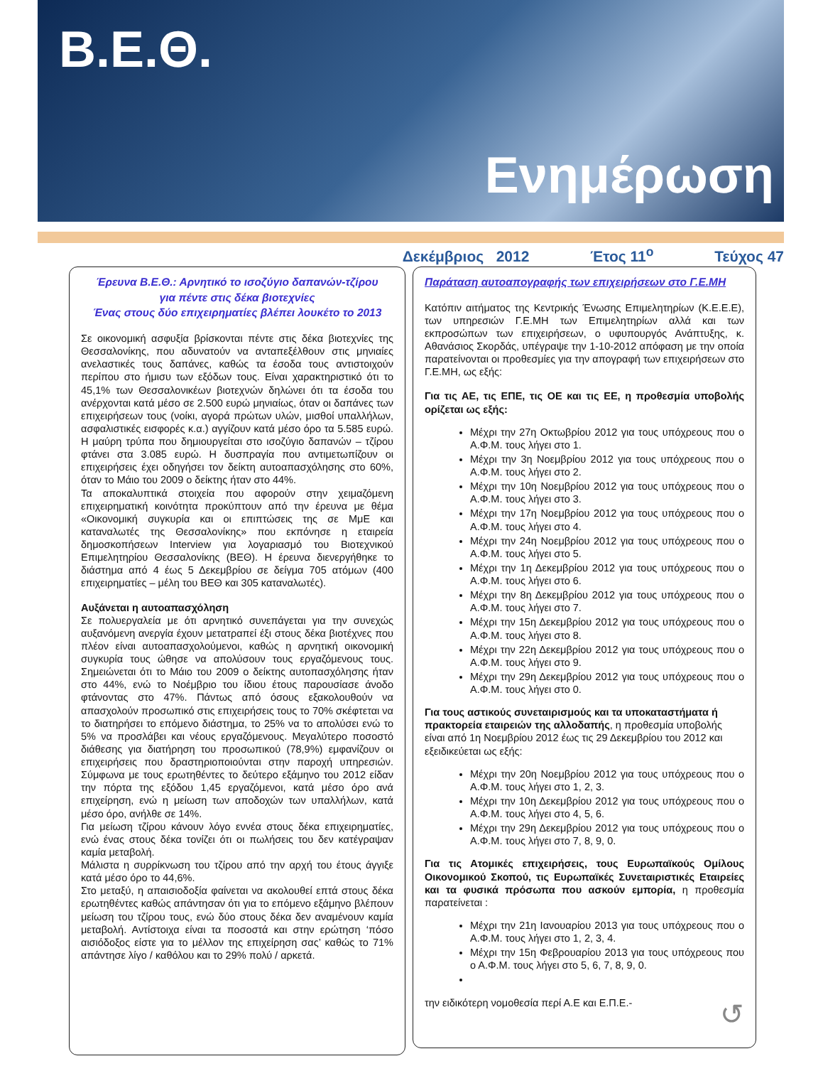Β.Ε.Θ.
Ενημέρωση
Δεκέμβριος 2012 Έτος 11<sup>ο</sup> Τεύχος 47
Έρευνα Β.Ε.Θ.: Αρνητικό το ισοζύγιο δαπανών-τζίρου
για πέντε στις δέκα βιοτεχνίες
Ένας στους δύο επιχειρηματίες βλέπει λουκέτο το 2013
Σε οικονομική ασφυξία βρίσκονται πέντε στις δέκα βιοτεχνίες της Θεσσαλονίκης, που αδυνατούν να ανταπεξέλθουν στις μηνιαίες ανελαστικές τους δαπάνες, καθώς τα έσοδα τους αντιστοιχούν περίπου στο ήμισυ των εξόδων τους. Είναι χαρακτηριστικό ότι το 45,1% των Θεσσαλονικέων βιοτεχνών δηλώνει ότι τα έσοδα του ανέρχονται κατά μέσο σε 2.500 ευρώ μηνιαίως, όταν οι δαπάνες των επιχειρήσεων τους (νοίκι, αγορά πρώτων υλών, μισθοί υπαλλήλων, ασφαλιστικές εισφορές κ.α.) αγγίζουν κατά μέσο όρο τα 5.585 ευρώ. Η μαύρη τρύπα που δημιουργείται στο ισοζύγιο δαπανών – τζίρου φτάνει στα 3.085 ευρώ. Η δυσπραγία που αντιμετωπίζουν οι επιχειρήσεις έχει οδηγήσει τον δείκτη αυτοαπασχόλησης στο 60%, όταν το Μάιο του 2009 ο δείκτης ήταν στο 44%.
Τα αποκαλυπτικά στοιχεία που αφορούν στην χειμαζόμενη επιχειρηματική κοινότητα προκύπτουν από την έρευνα με θέμα «Οικονομική συγκυρία και οι επιπτώσεις της σε ΜμΕ και καταναλωτές της Θεσσαλονίκης» που εκπόνησε η εταιρεία δημοσκοπήσεων Interview για λογαριασμό του Βιοτεχνικού Επιμελητηρίου Θεσσαλονίκης (ΒΕΘ). Η έρευνα διενεργήθηκε το διάστημα από 4 έως 5 Δεκεμβρίου σε δείγμα 705 ατόμων (400 επιχειρηματίες – μέλη του ΒΕΘ και 305 καταναλωτές).
Αυξάνεται η αυτοαπασχόληση
Σε πολυεργαλεία με ότι αρνητικό συνεπάγεται για την συνεχώς αυξανόμενη ανεργία έχουν μετατραπεί έξι στους δέκα βιοτέχνες που πλέον είναι αυτοαπασχολούμενοι, καθώς η αρνητική οικονομική συγκυρία τους ώθησε να απολύσουν τους εργαζόμενους τους. Σημειώνεται ότι το Μάιο του 2009 ο δείκτης αυτοπασχόλησης ήταν στο 44%, ενώ το Νοέμβριο του ίδιου έτους παρουσίασε άνοδο φτάνοντας στο 47%. Πάντως από όσους εξακολουθούν να απασχολούν προσωπικό στις επιχειρήσεις τους το 70% σκέφτεται να το διατηρήσει το επόμενο διάστημα, το 25% να το απολύσει ενώ το 5% να προσλάβει και νέους εργαζόμενους. Μεγαλύτερο ποσοστό διάθεσης για διατήρηση του προσωπικού (78,9%) εμφανίζουν οι επιχειρήσεις που δραστηριοποιούνται στην παροχή υπηρεσιών. Σύμφωνα με τους ερωτηθέντες το δεύτερο εξάμηνο του 2012 είδαν την πόρτα της εξόδου 1,45 εργαζόμενοι, κατά μέσο όρο ανά επιχείρηση, ενώ η μείωση των αποδοχών των υπαλλήλων, κατά μέσο όρο, ανήλθε σε 14%.
Για μείωση τζίρου κάνουν λόγο εννέα στους δέκα επιχειρηματίες, ενώ ένας στους δέκα τονίζει ότι οι πωλήσεις του δεν κατέγραψαν καμία μεταβολή.
Μάλιστα η συρρίκνωση του τζίρου από την αρχή του έτους άγγιξε κατά μέσο όρο το 44,6%.
Στο μεταξύ, η απαισιοδοξία φαίνεται να ακολουθεί επτά στους δέκα ερωτηθέντες καθώς απάντησαν ότι για το επόμενο εξάμηνο βλέπουν μείωση του τζίρου τους, ενώ δύο στους δέκα δεν αναμένουν καμία μεταβολή. Αντίστοιχα είναι τα ποσοστά και στην ερώτηση ‘πόσο αισιόδοξος είστε για το μέλλον της επιχείρηση σας’ καθώς το 71% απάντησε λίγο / καθόλου και το 29% πολύ / αρκετά.
Παράταση αυτοαπογραφής των επιχειρήσεων στο Γ.Ε.ΜΗ
Κατόπιν αιτήματος της Κεντρικής Ένωσης Επιμελητηρίων (Κ.Ε.Ε.Ε), των υπηρεσιών Γ.Ε.ΜΗ των Επιμελητηρίων αλλά και των εκπροσώπων των επιχειρήσεων, ο υφυπουργός Ανάπτυξης, κ. Αθανάσιος Σκορδάς, υπέγραψε την 1-10-2012 απόφαση με την οποία παρατείνονται οι προθεσμίες για την απογραφή των επιχειρήσεων στο Γ.Ε.ΜΗ, ως εξής:
Για τις ΑΕ, τις ΕΠΕ, τις ΟΕ και τις ΕΕ, η προθεσμία υποβολής ορίζεται ως εξής:
Μέχρι την 27η Οκτωβρίου 2012 για τους υπόχρεους που ο Α.Φ.Μ. τους λήγει στο 1.
Μέχρι την 3η Νοεμβρίου 2012 για τους υπόχρεους που ο Α.Φ.Μ. τους λήγει στο 2.
Μέχρι την 10η Νοεμβρίου 2012 για τους υπόχρεους που ο Α.Φ.Μ. τους λήγει στο 3.
Μέχρι την 17η Νοεμβρίου 2012 για τους υπόχρεους που ο Α.Φ.Μ. τους λήγει στο 4.
Μέχρι την 24η Νοεμβρίου 2012 για τους υπόχρεους που ο Α.Φ.Μ. τους λήγει στο 5.
Μέχρι την 1η Δεκεμβρίου 2012 για τους υπόχρεους που ο Α.Φ.Μ. τους λήγει στο 6.
Μέχρι την 8η Δεκεμβρίου 2012 για τους υπόχρεους που ο Α.Φ.Μ. τους λήγει στο 7.
Μέχρι την 15η Δεκεμβρίου 2012 για τους υπόχρεους που ο Α.Φ.Μ. τους λήγει στο 8.
Μέχρι την 22η Δεκεμβρίου 2012 για τους υπόχρεους που ο Α.Φ.Μ. τους λήγει στο 9.
Μέχρι την 29η Δεκεμβρίου 2012 για τους υπόχρεους που ο Α.Φ.Μ. τους λήγει στο 0.
Για τους αστικούς συνεταιρισμούς και τα υποκαταστήματα ή πρακτορεία εταιρειών της αλλοδαπής, η προθεσμία υποβολής είναι από 1η Νοεμβρίου 2012 έως τις 29 Δεκεμβρίου του 2012 και εξειδικεύεται ως εξής:
Μέχρι την 20η Νοεμβρίου 2012 για τους υπόχρεους που ο Α.Φ.Μ. τους λήγει στο 1, 2, 3.
Μέχρι την 10η Δεκεμβρίου 2012 για τους υπόχρεους που ο Α.Φ.Μ. τους λήγει στο 4, 5, 6.
Μέχρι την 29η Δεκεμβρίου 2012 για τους υπόχρεους που ο Α.Φ.Μ. τους λήγει στο 7, 8, 9, 0.
Για τις Ατομικές επιχειρήσεις, τους Ευρωπαϊκούς Ομίλους Οικονομικού Σκοπού, τις Ευρωπαϊκές Συνεταιριστικές Εταιρείες και τα φυσικά πρόσωπα που ασκούν εμπορία, η προθεσμία παρατείνεται :
Μέχρι την 21η Ιανουαρίου 2013 για τους υπόχρεους που ο Α.Φ.Μ. τους λήγει στο 1, 2, 3, 4.
Μέχρι την 15η Φεβρουαρίου 2013 για τους υπόχρεους που ο Α.Φ.Μ. τους λήγει στο 5, 6, 7, 8, 9, 0.
την ειδικότερη νομοθεσία περί Α.Ε και Ε.Π.Ε.- ↺